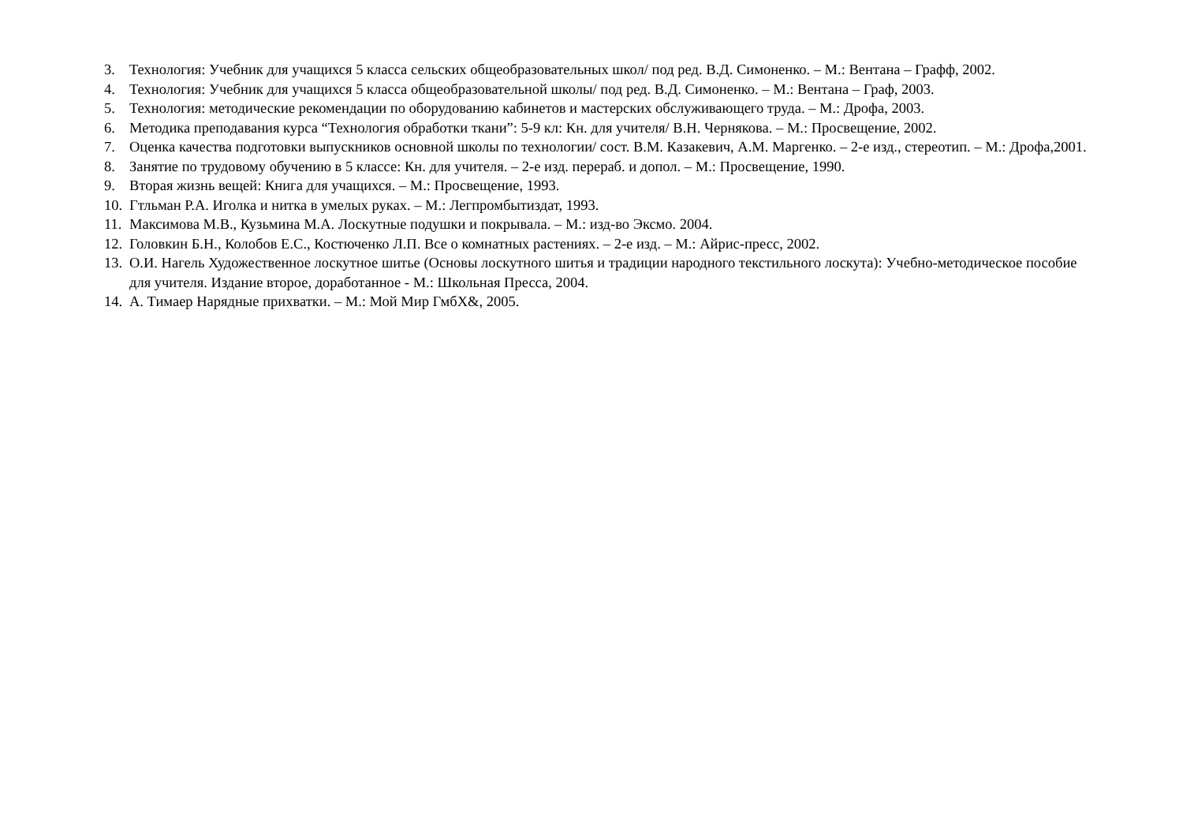3. Технология: Учебник для учащихся 5 класса сельских общеобразовательных школ/ под ред. В.Д. Симоненко. – М.: Вентана – Графф, 2002.
4. Технология: Учебник для учащихся 5 класса общеобразовательной школы/ под ред. В.Д. Симоненко. – М.: Вентана – Граф, 2003.
5. Технология: методические рекомендации по оборудованию кабинетов и мастерских обслуживающего труда. – М.: Дрофа, 2003.
6. Методика преподавания курса “Технология обработки ткани”: 5-9 кл: Кн. для учителя/ В.Н. Чернякова. – М.: Просвещение, 2002.
7. Оценка качества подготовки выпускников основной школы по технологии/ сост. В.М. Казакевич, А.М. Маргенко. – 2-е изд., стереотип. – М.: Дрофа,2001.
8. Занятие по трудовому обучению в 5 классе: Кн. для учителя. – 2-е изд. перераб. и допол. – М.: Просвещение, 1990.
9. Вторая жизнь вещей: Книга для учащихся. – М.: Просвещение, 1993.
10. Гтльман Р.А. Иголка и нитка в умелых руках. – М.: Легпромбытиздат, 1993.
11. Максимова М.В., Кузьмина М.А. Лоскутные подушки и покрывала. – М.: изд-во Эксмо. 2004.
12. Головкин Б.Н., Колобов Е.С., Костюченко Л.П. Все о комнатных растениях. – 2-е изд. – М.: Айрис-пресс, 2002.
13. О.И. Нагель Художественное лоскутное шитье (Основы лоскутного шитья и традиции народного текстильного лоскута): Учебно-методическое пособие для учителя. Издание второе, доработанное - М.: Школьная Пресса, 2004.
14. А. Тимаер Нарядные прихватки. – М.: Мой Мир ГмбХ&, 2005.